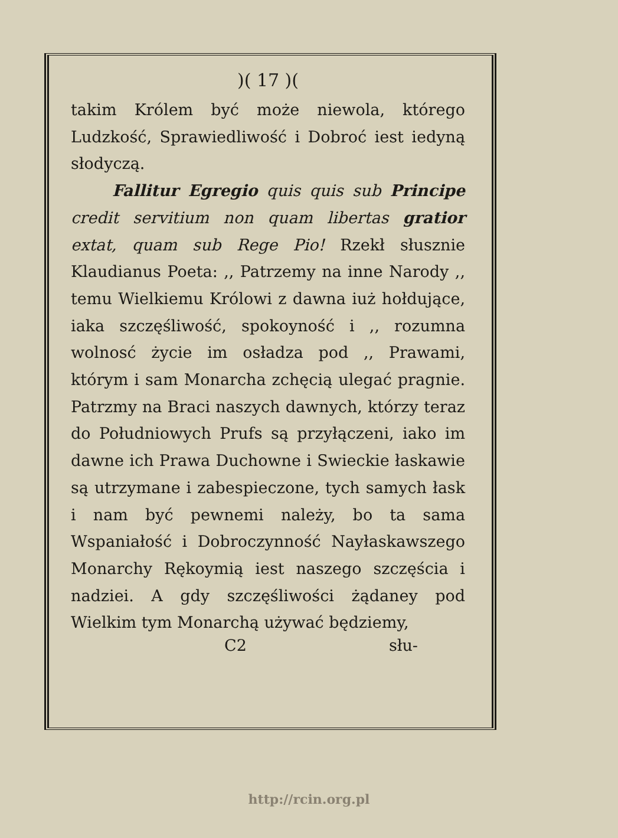)( 17 )(
takim Królem być może niewola, którego Ludzkość, Sprawiedliwość i Dobroć iest iedyną słodyczą.
Fallitur Egregio quis quis sub Principe credit servitium non quam libertas gratior extat, quam sub Rege Pio! Rzekł słusznie Klaudianus Poeta: ,, Patrzemy na inne Narody ,, temu Wielkiemu Królowi z dawna iuż hołdujące, iaka szczęśliwość, spokoyność i ,, rozumna wolnosć życie im osładza pod ,, Prawami, którym i sam Monarcha zchęcią ulegać pragnie. Patrzmy na Braci naszych dawnych, którzy teraz do Południowych Prufs są przyłączeni, iako im dawne ich Prawa Duchowne i Swieckie łaskawie są utrzymane i zabespieczone, tych samych łask i nam być pewnemi należy, bo ta sama Wspaniałość i Dobroczynność Nayłaskawszego Monarchy Rękoymią iest naszego szczęścia i nadziei. A gdy szczęśliwości żądaney pod Wielkim tym Monarchą używać będziemy,
C2 słu-
http://rcin.org.pl